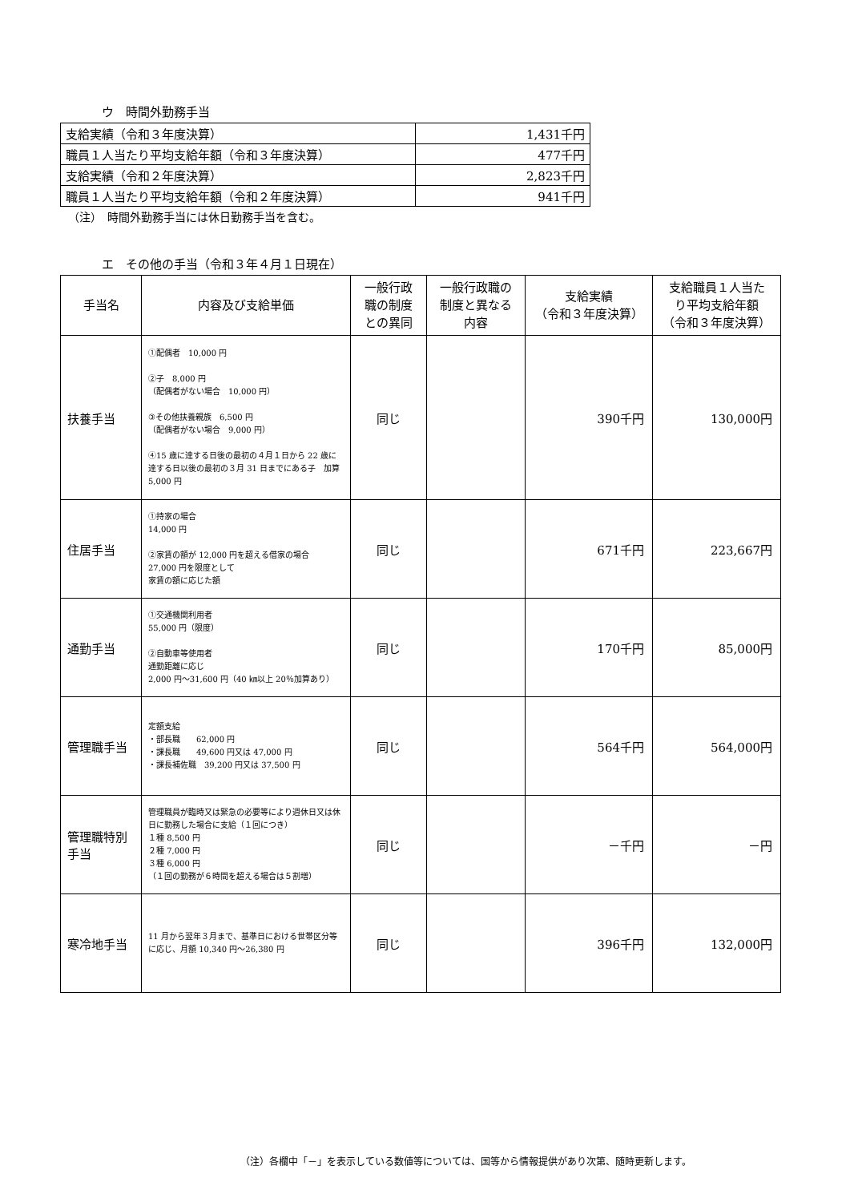ウ　時間外勤務手当
| 支給実績（令和３年度決算） | 1,431千円 |
| 職員１人当たり平均支給年額（令和３年度決算） | 477千円 |
| 支給実績（令和２年度決算） | 2,823千円 |
| 職員１人当たり平均支給年額（令和２年度決算） | 941千円 |
（注）　時間外勤務手当には休日勤務手当を含む。
エ　その他の手当（令和３年４月１日現在）
| 手当名 | 内容及び支給単価 | 一般行政 職の制度 との異同 | 一般行政職の 制度と異なる 内容 | 支給実績 （令和３年度決算） | 支給職員１人当た り平均支給年額 （令和３年度決算） |
| --- | --- | --- | --- | --- | --- |
| 扶養手当 | ①配偶者 10,000 円 ②子 8,000 円 （配偶者がない場合 10,000 円） ③その他扶養親族 6,500 円 （配偶者がない場合 9,000 円） ④15 歳に達する日後の最初の４月１日から 22 歳に達する日以後の最初の３月 31 日までにある子 加算 5,000 円 | 同じ | | 390千円 | 130,000円 |
| 住居手当 | ①持家の場合 14,000 円 ②家賃の額が 12,000 円を超える借家の場合 27,000 円を限度として 家賃の額に応じた額 | 同じ | | 671千円 | 223,667円 |
| 通勤手当 | ①交通機関利用者 55,000 円（限度） ②自動車等使用者 通勤距離に応じ 2,000 円～31,600 円（40 ㎞以上 20％加算あり） | 同じ | | 170千円 | 85,000円 |
| 管理職手当 | 定額支給 ・部長職 62,000 円 ・課長職 49,600 円又は 47,000 円 ・課長補佐職 39,200 円又は 37,500 円 | 同じ | | 564千円 | 564,000円 |
| 管理職特別 手当 | 管理職員が臨時又は緊急の必要等により週休日又は休日に勤務した場合に支給（１回につき） １種 8,500 円 ２種 7,000 円 ３種 6,000 円 （１回の勤務が６時間を超える場合は５割増） | 同じ | | －千円 | －円 |
| 寒冷地手当 | 11 月から翌年３月まで、基準日における世帯区分等に応じ、月額 10,340 円～26,380 円 | 同じ | | 396千円 | 132,000円 |
（注）各欄中「－」を表示している数値等については、国等から情報提供があり次第、随時更新します。